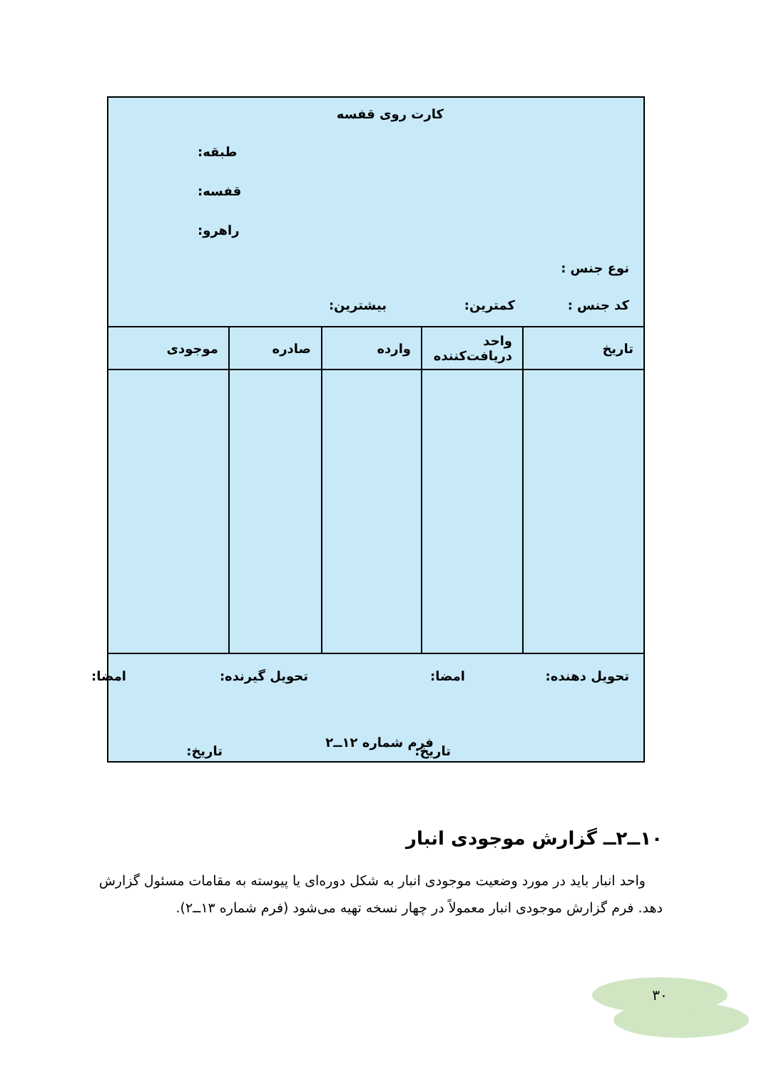کارت روی قفسه
طبقه:
قفسه:
راهرو:
نوع جنس :
کد جنس : کمترین: بیشترین:
| تاریخ | واحد دریافت‌کننده | وارده | صادره | موجودی |
| --- | --- | --- | --- | --- |
تحویل دهنده: امضا: تحویل گیرنده: امضا:
تاریخ: تاریخ:
فرم شماره ۱۲ــ۲
۱۰ــ۲ــ گزارش موجودی انبار
واحد انبار باید در مورد وضعیت موجودی انبار به شکل دوره‌ای یا پیوسته به مقامات مسئول گزارش دهد. فرم گزارش موجودی انبار معمولاً در چهار نسخه تهیه می‌شود (فرم شماره ۱۳ــ۲).
۳۰